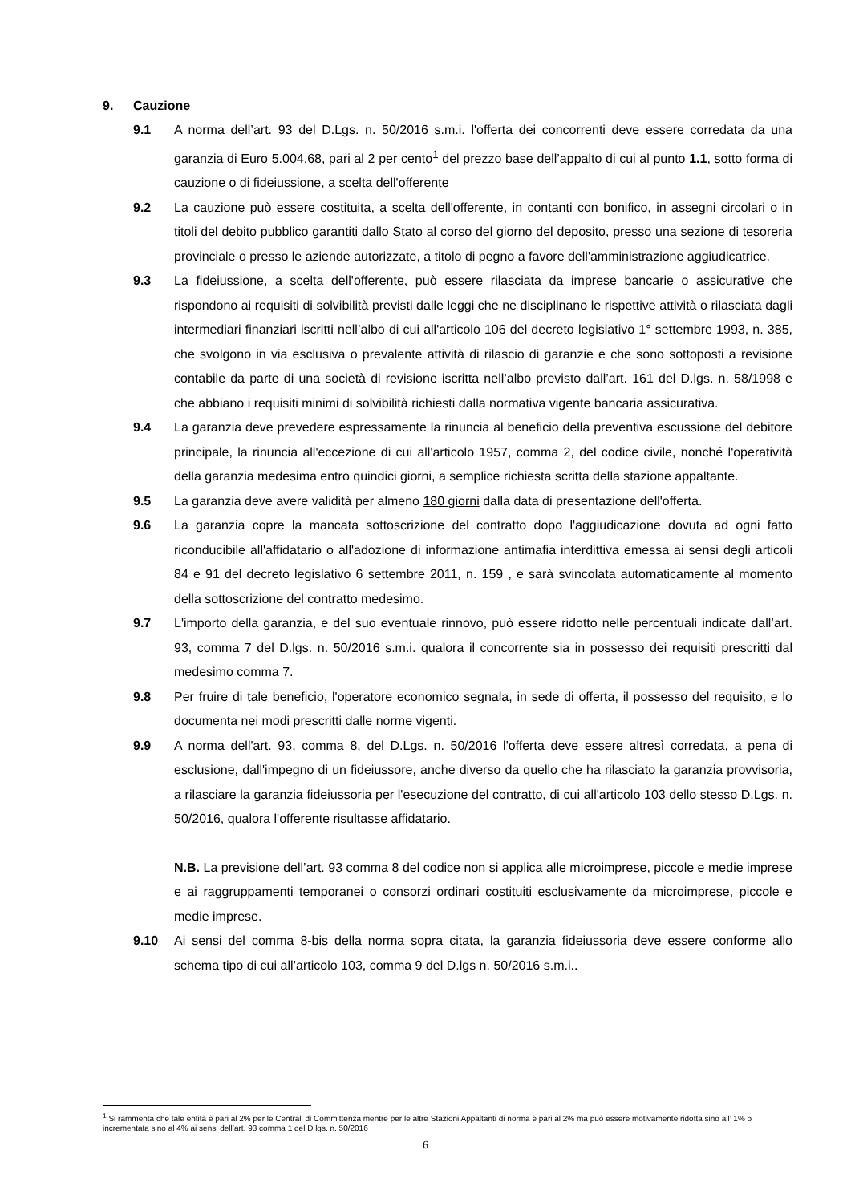9. Cauzione
9.1 A norma dell’art. 93 del D.Lgs. n. 50/2016 s.m.i. l'offerta dei concorrenti deve essere corredata da una garanzia di Euro 5.004,68, pari al 2 per cento<sup>1</sup> del prezzo base dell’appalto di cui al punto 1.1, sotto forma di cauzione o di fideiussione, a scelta dell'offerente
9.2 La cauzione può essere costituita, a scelta dell'offerente, in contanti con bonifico, in assegni circolari o in titoli del debito pubblico garantiti dallo Stato al corso del giorno del deposito, presso una sezione di tesoreria provinciale o presso le aziende autorizzate, a titolo di pegno a favore dell'amministrazione aggiudicatrice.
9.3 La fideiussione, a scelta dell'offerente, può essere rilasciata da imprese bancarie o assicurative che rispondono ai requisiti di solvibilità previsti dalle leggi che ne disciplinano le rispettive attività o rilasciata dagli intermediari finanziari iscritti nell’albo di cui all'articolo 106 del decreto legislativo 1° settembre 1993, n. 385, che svolgono in via esclusiva o prevalente attività di rilascio di garanzie e che sono sottoposti a revisione contabile da parte di una società di revisione iscritta nell’albo previsto dall’art. 161 del D.lgs. n. 58/1998 e che abbiano i requisiti minimi di solvibilità richiesti dalla normativa vigente bancaria assicurativa.
9.4 La garanzia deve prevedere espressamente la rinuncia al beneficio della preventiva escussione del debitore principale, la rinuncia all'eccezione di cui all'articolo 1957, comma 2, del codice civile, nonché l'operatività della garanzia medesima entro quindici giorni, a semplice richiesta scritta della stazione appaltante.
9.5 La garanzia deve avere validità per almeno 180 giorni dalla data di presentazione dell'offerta.
9.6 La garanzia copre la mancata sottoscrizione del contratto dopo l'aggiudicazione dovuta ad ogni fatto riconducibile all'affidatario o all'adozione di informazione antimafia interdittiva emessa ai sensi degli articoli 84 e 91 del decreto legislativo 6 settembre 2011, n. 159 , e sarà svincolata automaticamente al momento della sottoscrizione del contratto medesimo.
9.7 L'importo della garanzia, e del suo eventuale rinnovo, può essere ridotto nelle percentuali indicate dall’art. 93, comma 7 del D.lgs. n. 50/2016 s.m.i. qualora il concorrente sia in possesso dei requisiti prescritti dal medesimo comma 7.
9.8 Per fruire di tale beneficio, l'operatore economico segnala, in sede di offerta, il possesso del requisito, e lo documenta nei modi prescritti dalle norme vigenti.
9.9 A norma dell'art. 93, comma 8, del D.Lgs. n. 50/2016 l'offerta deve essere altresì corredata, a pena di esclusione, dall'impegno di un fideiussore, anche diverso da quello che ha rilasciato la garanzia provvisoria, a rilasciare la garanzia fideiussoria per l'esecuzione del contratto, di cui all'articolo 103 dello stesso D.Lgs. n. 50/2016, qualora l'offerente risultasse affidatario.
N.B. La previsione dell’art. 93 comma 8 del codice non si applica alle microimprese, piccole e medie imprese e ai raggruppamenti temporanei o consorzi ordinari costituiti esclusivamente da microimprese, piccole e medie imprese.
9.10 Ai sensi del comma 8-bis della norma sopra citata, la garanzia fideiussoria deve essere conforme allo schema tipo di cui all’articolo 103, comma 9 del D.lgs n. 50/2016 s.m.i..
<sup>1</sup> Si rammenta che tale entità è pari al 2% per le Centrali di Committenza mentre per le altre Stazioni Appaltanti di norma è pari al 2% ma può essere motivamente ridotta sino all’ 1% o incrementata sino al 4% ai sensi dell’art. 93 comma 1 del D.lgs. n. 50/2016
6